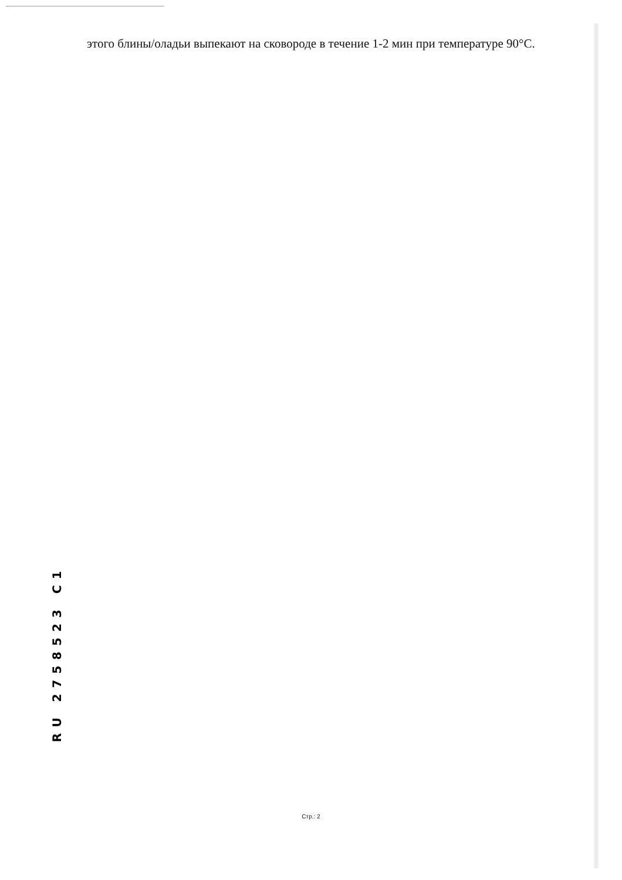этого блины/оладьи выпекают на сковороде в течение 1-2 мин при температуре 90°C.
RU 2758523 C1
Стр.: 2